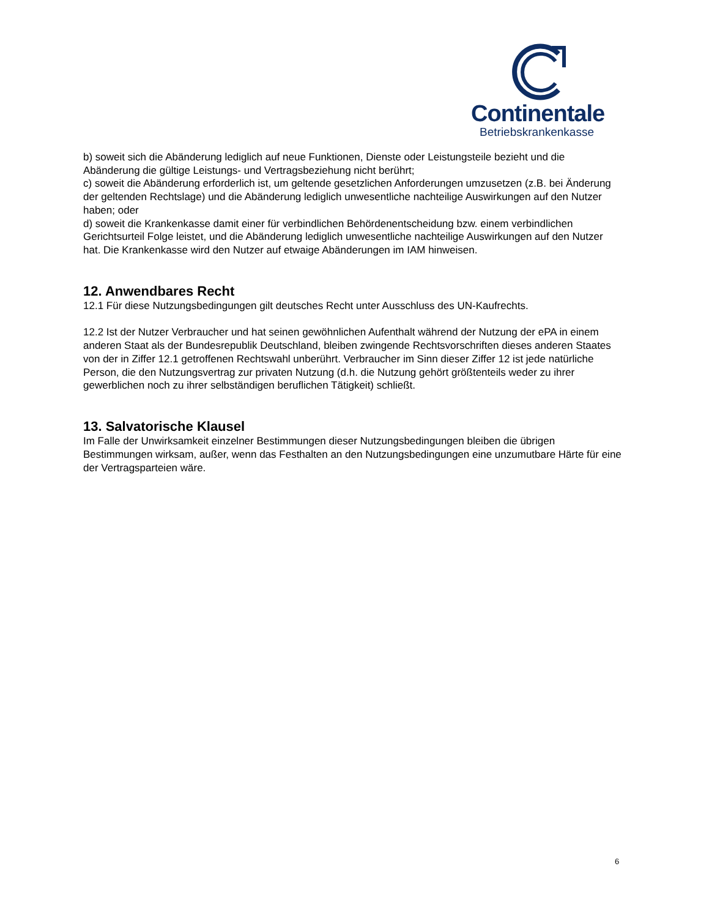Continentale
Betriebskrankenkasse
b) soweit sich die Abänderung lediglich auf neue Funktionen, Dienste oder Leistungsteile bezieht und die Abänderung die gültige Leistungs- und Vertragsbeziehung nicht berührt;
c) soweit die Abänderung erforderlich ist, um geltende gesetzlichen Anforderungen umzusetzen (z.B. bei Änderung der geltenden Rechtslage) und die Abänderung lediglich unwesentliche nachteilige Auswirkungen auf den Nutzer haben; oder
d) soweit die Krankenkasse damit einer für verbindlichen Behördenentscheidung bzw. einem verbindlichen Gerichtsurteil Folge leistet, und die Abänderung lediglich unwesentliche nachteilige Auswirkungen auf den Nutzer hat. Die Krankenkasse wird den Nutzer auf etwaige Abänderungen im IAM hinweisen.
12. Anwendbares Recht
12.1 Für diese Nutzungsbedingungen gilt deutsches Recht unter Ausschluss des UN-Kaufrechts.
12.2 Ist der Nutzer Verbraucher und hat seinen gewöhnlichen Aufenthalt während der Nutzung der ePA in einem anderen Staat als der Bundesrepublik Deutschland, bleiben zwingende Rechtsvorschriften dieses anderen Staates von der in Ziffer 12.1 getroffenen Rechtswahl unberührt. Verbraucher im Sinn dieser Ziffer 12 ist jede natürliche Person, die den Nutzungsvertrag zur privaten Nutzung (d.h. die Nutzung gehört größtenteils weder zu ihrer gewerblichen noch zu ihrer selbständigen beruflichen Tätigkeit) schließt.
13. Salvatorische Klausel
Im Falle der Unwirksamkeit einzelner Bestimmungen dieser Nutzungsbedingungen bleiben die übrigen Bestimmungen wirksam, außer, wenn das Festhalten an den Nutzungsbedingungen eine unzumutbare Härte für eine der Vertragsparteien wäre.
6